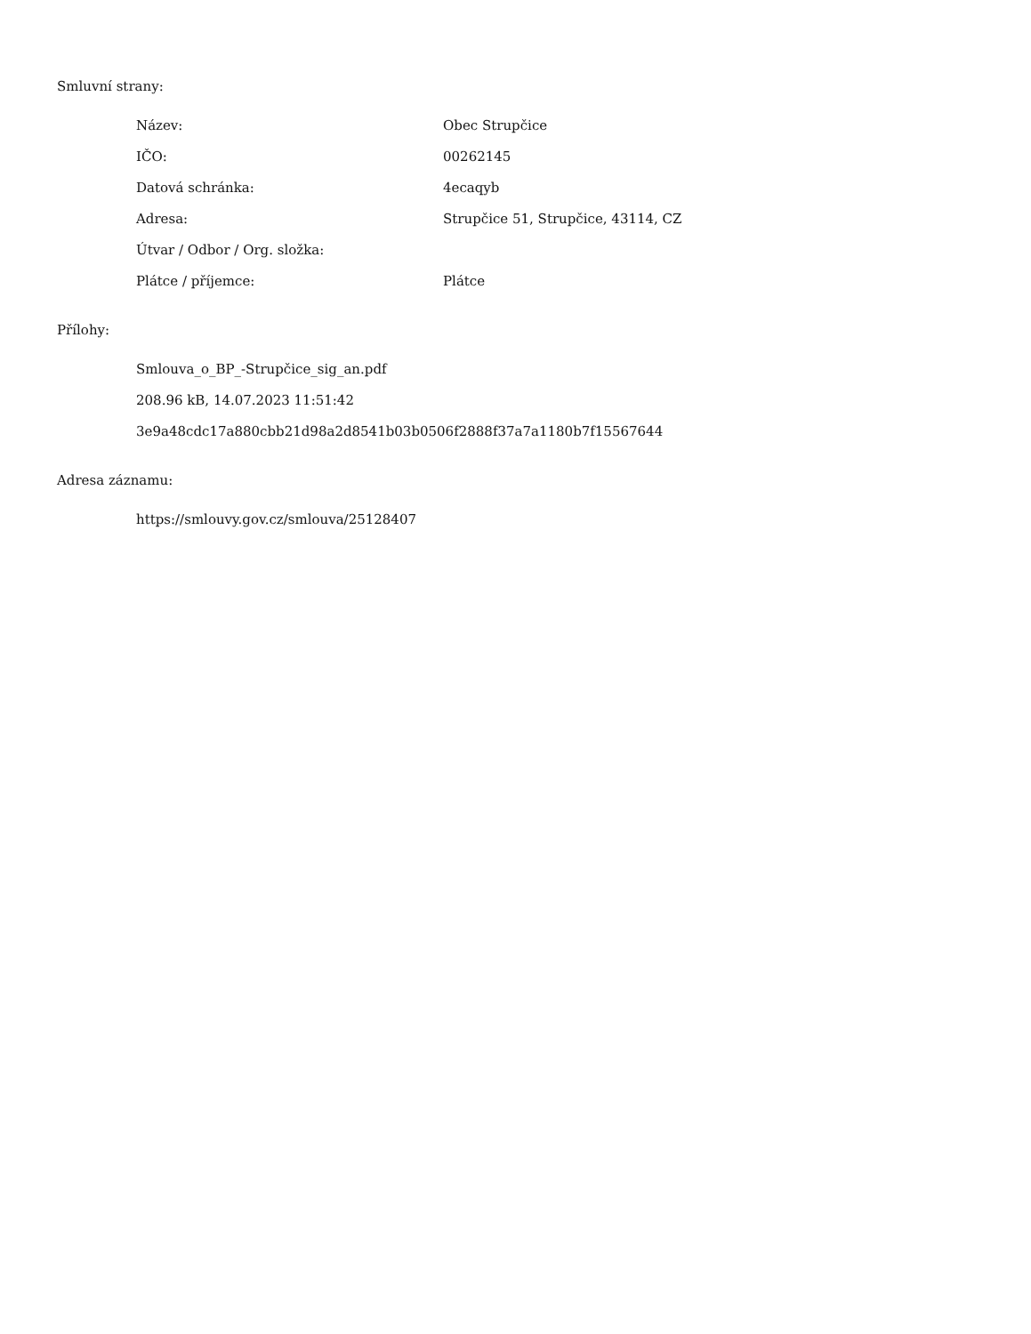Smluvní strany:
| Název: | Obec Strupčice |
| IČO: | 00262145 |
| Datová schránka: | 4ecaqyb |
| Adresa: | Strupčice 51, Strupčice, 43114, CZ |
| Útvar / Odbor / Org. složka: | |
| Plátce / příjemce: | Plátce |
Přílohy:
Smlouva_o_BP_-Strupčice_sig_an.pdf
208.96 kB, 14.07.2023 11:51:42
3e9a48cdc17a880cbb21d98a2d8541b03b0506f2888f37a7a1180b7f15567644
Adresa záznamu:
https://smlouvy.gov.cz/smlouva/25128407